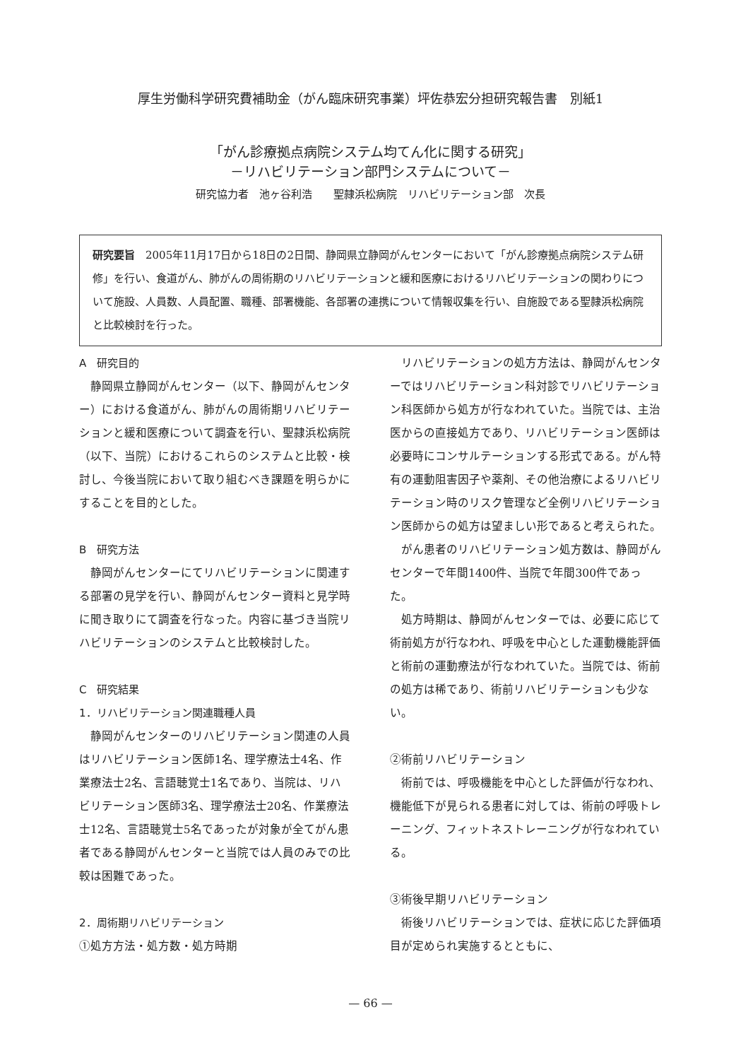厚生労働科学研究費補助金（がん臨床研究事業）坪佐恭宏分担研究報告書　別紙1
「がん診療拠点病院システム均てん化に関する研究」
－リハビリテーション部門システムについて－
研究協力者　池ヶ谷利浩　　聖隷浜松病院　リハビリテーション部　次長
研究要旨　2005年11月17日から18日の2日間、静岡県立静岡がんセンターにおいて「がん診療拠点病院システム研修」を行い、食道がん、肺がんの周術期のリハビリテーションと緩和医療におけるリハビリテーションの関わりについて施設、人員数、人員配置、職種、部署機能、各部署の連携について情報収集を行い、自施設である聖隷浜松病院と比較検討を行った。
A　研究目的
静岡県立静岡がんセンター（以下、静岡がんセンター）における食道がん、肺がんの周術期リハビリテーションと緩和医療について調査を行い、聖隷浜松病院（以下、当院）におけるこれらのシステムと比較・検討し、今後当院において取り組むべき課題を明らかにすることを目的とした。
B　研究方法
静岡がんセンターにてリハビリテーションに関連する部署の見学を行い、静岡がんセンター資料と見学時に聞き取りにて調査を行なった。内容に基づき当院リハビリテーションのシステムと比較検討した。
C　研究結果
1．リハビリテーション関連職種人員
静岡がんセンターのリハビリテーション関連の人員はリハビリテーション医師1名、理学療法士4名、作業療法士2名、言語聴覚士1名であり、当院は、リハビリテーション医師3名、理学療法士20名、作業療法士12名、言語聴覚士5名であったが対象が全てがん患者である静岡がんセンターと当院では人員のみでの比較は困難であった。
2．周術期リハビリテーション
①処方方法・処方数・処方時期
リハビリテーションの処方方法は、静岡がんセンターではリハビリテーション科対診でリハビリテーション科医師から処方が行なわれていた。当院では、主治医からの直接処方であり、リハビリテーション医師は必要時にコンサルテーションする形式である。がん特有の運動阻害因子や薬剤、その他治療によるリハビリテーション時のリスク管理など全例リハビリテーション医師からの処方は望ましい形であると考えられた。
がん患者のリハビリテーション処方数は、静岡がんセンターで年間1400件、当院で年間300件であった。
処方時期は、静岡がんセンターでは、必要に応じて術前処方が行なわれ、呼吸を中心とした運動機能評価と術前の運動療法が行なわれていた。当院では、術前の処方は稀であり、術前リハビリテーションも少ない。
②術前リハビリテーション
術前では、呼吸機能を中心とした評価が行なわれ、機能低下が見られる患者に対しては、術前の呼吸トレーニング、フィットネストレーニングが行なわれている。
③術後早期リハビリテーション
術後リハビリテーションでは、症状に応じた評価項目が定められ実施するとともに、
— 66 —